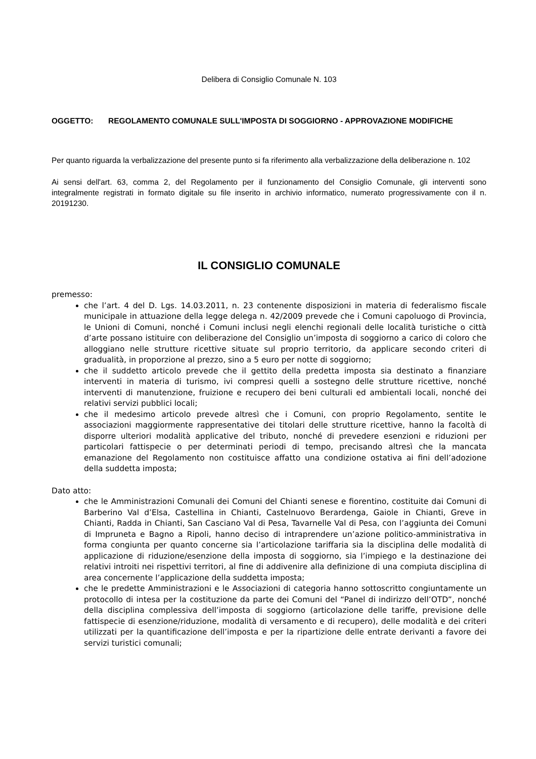Delibera di Consiglio Comunale N. 103
OGGETTO: REGOLAMENTO COMUNALE SULL'IMPOSTA DI SOGGIORNO - APPROVAZIONE MODIFICHE
Per quanto riguarda la verbalizzazione del presente punto si fa riferimento alla verbalizzazione della deliberazione n. 102
Ai sensi dell'art. 63, comma 2, del Regolamento per il funzionamento del Consiglio Comunale, gli interventi sono integralmente registrati in formato digitale su file inserito in archivio informatico, numerato progressivamente con il n. 20191230.
IL CONSIGLIO COMUNALE
premesso:
che l’art. 4 del D. Lgs. 14.03.2011, n. 23 contenente disposizioni in materia di federalismo fiscale municipale in attuazione della legge delega n. 42/2009 prevede che i Comuni capoluogo di Provincia, le Unioni di Comuni, nonché i Comuni inclusi negli elenchi regionali delle località turistiche o città d’arte possano istituire con deliberazione del Consiglio un’imposta di soggiorno a carico di coloro che alloggiano nelle strutture ricettive situate sul proprio territorio, da applicare secondo criteri di gradualità, in proporzione al prezzo, sino a 5 euro per notte di soggiorno;
che il suddetto articolo prevede che il gettito della predetta imposta sia destinato a finanziare interventi in materia di turismo, ivi compresi quelli a sostegno delle strutture ricettive, nonché interventi di manutenzione, fruizione e recupero dei beni culturali ed ambientali locali, nonché dei relativi servizi pubblici locali;
che il medesimo articolo prevede altresì che i Comuni, con proprio Regolamento, sentite le associazioni maggiormente rappresentative dei titolari delle strutture ricettive, hanno la facoltà di disporre ulteriori modalità applicative del tributo, nonché di prevedere esenzioni e riduzioni per particolari fattispecie o per determinati periodi di tempo, precisando altresì che la mancata emanazione del Regolamento non costituisce affatto una condizione ostativa ai fini dell’adozione della suddetta imposta;
Dato atto:
che le Amministrazioni Comunali dei Comuni del Chianti senese e fiorentino, costituite dai Comuni di Barberino Val d’Elsa, Castellina in Chianti, Castelnuovo Berardenga, Gaiole in Chianti, Greve in Chianti, Radda in Chianti, San Casciano Val di Pesa, Tavarnelle Val di Pesa, con l’aggiunta dei Comuni di Impruneta e Bagno a Ripoli, hanno deciso di intraprendere un’azione politico-amministrativa in forma congiunta per quanto concerne sia l’articolazione tariffaria sia la disciplina delle modalità di applicazione di riduzione/esenzione della imposta di soggiorno, sia l’impiego e la destinazione dei relativi introiti nei rispettivi territori, al fine di addivenire alla definizione di una compiuta disciplina di area concernente l’applicazione della suddetta imposta;
che le predette Amministrazioni e le Associazioni di categoria hanno sottoscritto congiuntamente un protocollo di intesa per la costituzione da parte dei Comuni del “Panel di indirizzo dell’OTD”, nonché della disciplina complessiva dell’imposta di soggiorno (articolazione delle tariffe, previsione delle fattispecie di esenzione/riduzione, modalità di versamento e di recupero), delle modalità e dei criteri utilizzati per la quantificazione dell’imposta e per la ripartizione delle entrate derivanti a favore dei servizi turistici comunali;